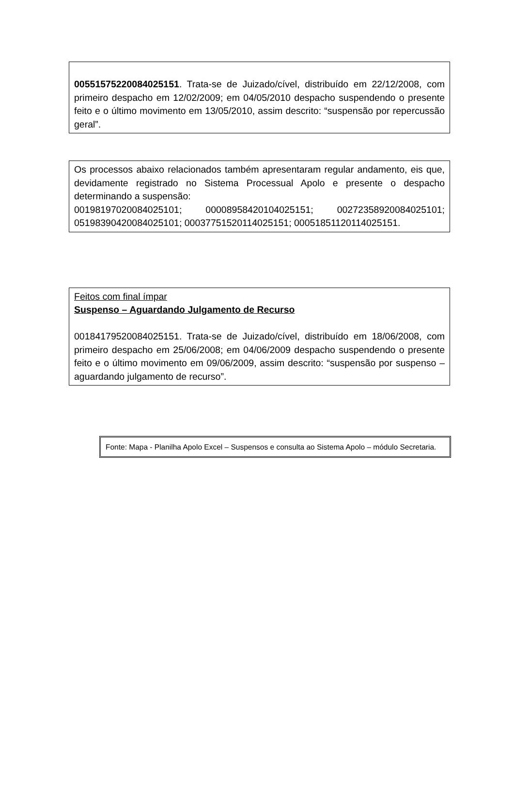00551575220084025151. Trata-se de Juizado/cível, distribuído em 22/12/2008, com primeiro despacho em 12/02/2009; em 04/05/2010 despacho suspendendo o presente feito e o último movimento em 13/05/2010, assim descrito: “suspensão por repercussão geral”.
Os processos abaixo relacionados também apresentaram regular andamento, eis que, devidamente registrado no Sistema Processual Apolo e presente o despacho determinando a suspensão:
00198197020084025101; 00008958420104025151; 00272358920084025101; 05198390420084025101; 00037751520114025151; 00051851120114025151.
Feitos com final ímpar
Suspenso – Aguardando Julgamento de Recurso
00184179520084025151. Trata-se de Juizado/cível, distribuído em 18/06/2008, com primeiro despacho em 25/06/2008; em 04/06/2009 despacho suspendendo o presente feito e o último movimento em 09/06/2009, assim descrito: “suspensão por suspenso – aguardando julgamento de recurso”.
Fonte: Mapa - Planilha Apolo Excel – Suspensos e consulta ao Sistema Apolo – módulo Secretaria.